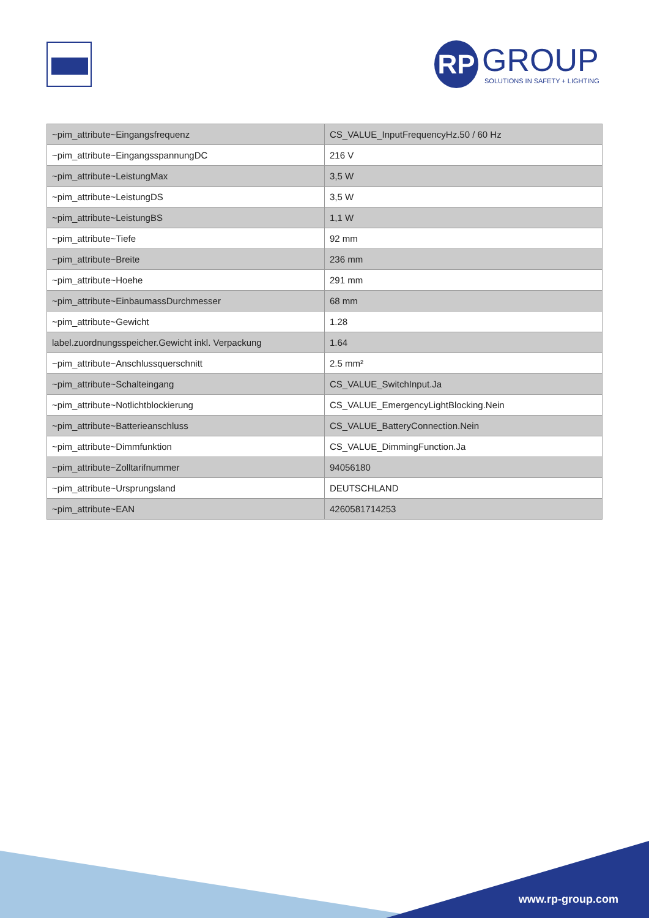RP GROUP
SOLUTIONS IN SAFETY + LIGHTING
| ~pim_attribute~Eingangsfrequenz | CS_VALUE_InputFrequencyHz.50 / 60 Hz |
| ~pim_attribute~EingangsspannungDC | 216 V |
| ~pim_attribute~LeistungMax | 3,5 W |
| ~pim_attribute~LeistungDS | 3,5 W |
| ~pim_attribute~LeistungBS | 1,1 W |
| ~pim_attribute~Tiefe | 92 mm |
| ~pim_attribute~Breite | 236 mm |
| ~pim_attribute~Hoehe | 291 mm |
| ~pim_attribute~EinbaumassDurchmesser | 68 mm |
| ~pim_attribute~Gewicht | 1.28 |
| label.zuordnungsspeicher.Gewicht inkl. Verpackung | 1.64 |
| ~pim_attribute~Anschlussquerschnitt | 2.5 mm² |
| ~pim_attribute~Schalteingang | CS_VALUE_SwitchInput.Ja |
| ~pim_attribute~Notlichtblockierung | CS_VALUE_EmergencyLightBlocking.Nein |
| ~pim_attribute~Batterieanschluss | CS_VALUE_BatteryConnection.Nein |
| ~pim_attribute~Dimmfunktion | CS_VALUE_DimmingFunction.Ja |
| ~pim_attribute~Zolltarifnummer | 94056180 |
| ~pim_attribute~Ursprungsland | DEUTSCHLAND |
| ~pim_attribute~EAN | 4260581714253 |
www.rp-group.com